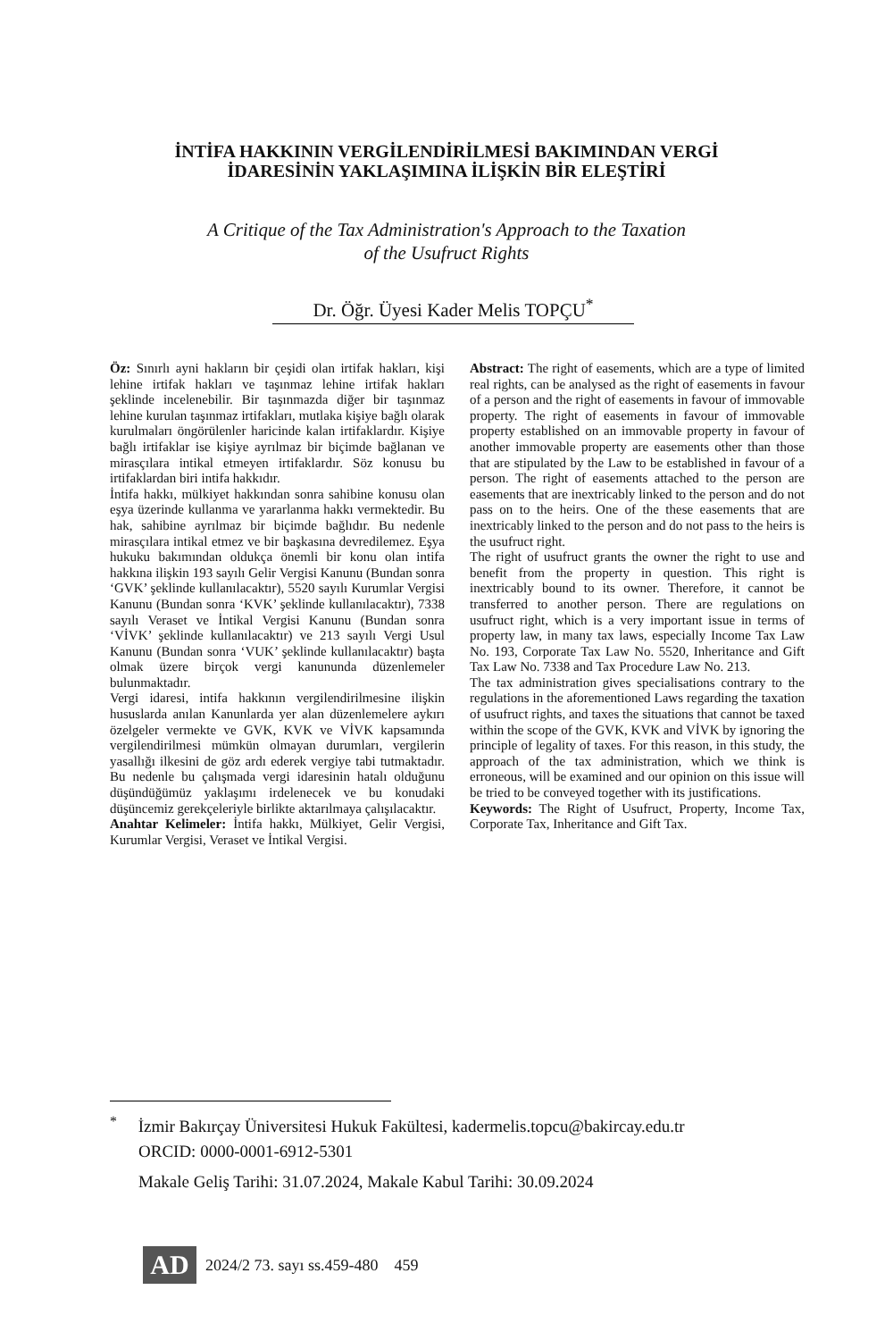İNTİFA HAKKININ VERGİLENDİRİLMESİ BAKIMINDAN VERGİ
İDARESİNİN YAKLAŞIMINA İLİŞKİN BİR ELEŞTİRİ
A Critique of the Tax Administration's Approach to the Taxation
of the Usufruct Rights
Dr. Öğr. Üyesi Kader Melis TOPÇU<sup>*</sup>
Öz: Sınırlı ayni hakların bir çeşidi olan irtifak hakları, kişi lehine irtifak hakları ve taşınmaz lehine irtifak hakları şeklinde incelenebilir. Bir taşınmazda diğer bir taşınmaz lehine kurulan taşınmaz irtifakları, mutlaka kişiye bağlı olarak kurulmaları öngörülenler haricinde kalan irtifaklardır. Kişiye bağlı irtifaklar ise kişiye ayrılmaz bir biçimde bağlanan ve mirasçılara intikal etmeyen irtifaklardır. Söz konusu bu irtifaklardan biri intifa hakkıdır.
İntifa hakkı, mülkiyet hakkından sonra sahibine konusu olan eşya üzerinde kullanma ve yararlanma hakkı vermektedir. Bu hak, sahibine ayrılmaz bir biçimde bağlıdır. Bu nedenle mirasçılara intikal etmez ve bir başkasına devredilemez. Eşya hukuku bakımından oldukça önemli bir konu olan intifa hakkına ilişkin 193 sayılı Gelir Vergisi Kanunu (Bundan sonra ‘GVK’ şeklinde kullanılacaktır), 5520 sayılı Kurumlar Vergisi Kanunu (Bundan sonra ‘KVK’ şeklinde kullanılacaktır), 7338 sayılı Veraset ve İntikal Vergisi Kanunu (Bundan sonra ‘VİVK’ şeklinde kullanılacaktır) ve 213 sayılı Vergi Usul Kanunu (Bundan sonra ‘VUK’ şeklinde kullanılacaktır) başta olmak üzere birçok vergi kanununda düzenlemeler bulunmaktadır.
Vergi idaresi, intifa hakkının vergilendirilmesine ilişkin hususlarda anılan Kanunlarda yer alan düzenlemelere aykırı özelgeler vermekte ve GVK, KVK ve VİVK kapsamında vergilendirilmesi mümkün olmayan durumları, vergilerin yasallığı ilkesini de göz ardı ederek vergiye tabi tutmaktadır. Bu nedenle bu çalışmada vergi idaresinin hatalı olduğunu düşündüğümüz yaklaşımı irdelenecek ve bu konudaki düşüncemiz gerekçeleriyle birlikte aktarılmaya çalışılacaktır.
Anahtar Kelimeler: İntifa hakkı, Mülkiyet, Gelir Vergisi, Kurumlar Vergisi, Veraset ve İntikal Vergisi.
Abstract: The right of easements, which are a type of limited real rights, can be analysed as the right of easements in favour of a person and the right of easements in favour of immovable property. The right of easements in favour of immovable property established on an immovable property in favour of another immovable property are easements other than those that are stipulated by the Law to be established in favour of a person. The right of easements attached to the person are easements that are inextricably linked to the person and do not pass on to the heirs. One of the these easements that are inextricably linked to the person and do not pass to the heirs is the usufruct right.
The right of usufruct grants the owner the right to use and benefit from the property in question. This right is inextricably bound to its owner. Therefore, it cannot be transferred to another person. There are regulations on usufruct right, which is a very important issue in terms of property law, in many tax laws, especially Income Tax Law No. 193, Corporate Tax Law No. 5520, Inheritance and Gift Tax Law No. 7338 and Tax Procedure Law No. 213.
The tax administration gives specialisations contrary to the regulations in the aforementioned Laws regarding the taxation of usufruct rights, and taxes the situations that cannot be taxed within the scope of the GVK, KVK and VİVK by ignoring the principle of legality of taxes. For this reason, in this study, the approach of the tax administration, which we think is erroneous, will be examined and our opinion on this issue will be tried to be conveyed together with its justifications.
Keywords: The Right of Usufruct, Property, Income Tax, Corporate Tax, Inheritance and Gift Tax.
<sup>*</sup> İzmir Bakırçay Üniversitesi Hukuk Fakültesi, kadermelis.topcu@bakircay.edu.tr
ORCID: 0000-0001-6912-5301
Makale Geliş Tarihi: 31.07.2024, Makale Kabul Tarihi: 30.09.2024
AD
2024/2 73. sayı ss.459-480 459